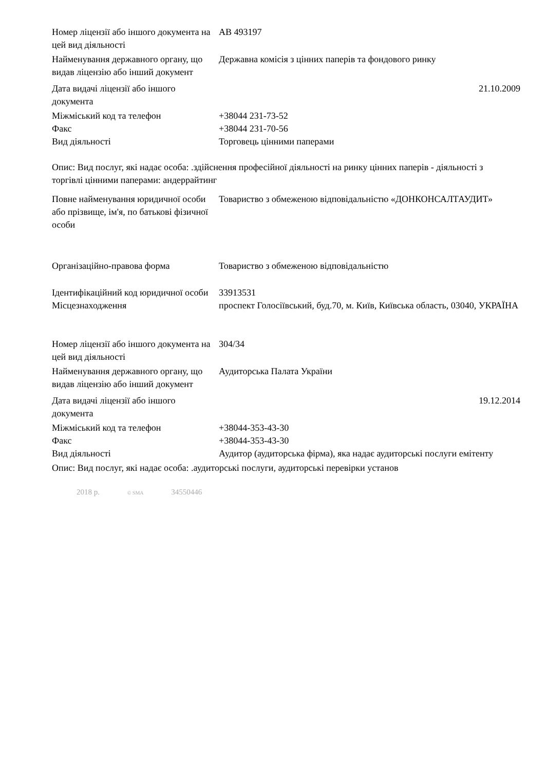| Номер ліцензії або іншого документа на цей вид діяльності | АВ 493197 |
| Найменування державного органу, що видав ліцензію або інший документ | Державна комісія з цінних паперів та фондового ринку |
| Дата видачі ліцензії або іншого документа | 21.10.2009 |
| Міжміський код та телефон | +38044 231-73-52 |
| Факс | +38044 231-70-56 |
| Вид діяльності | Торговець цінними паперами |
Опис: Вид послуг, які надає особа: .здійснення професійної діяльності на ринку цінних паперів - діяльності з торгівлі цінними паперами: андеррайтинг
| Повне найменування юридичної особи або прізвище, ім'я, по батькові фізичної особи | Товариство з обмеженою відповідальністю «ДОНКОНСАЛТАУДИТ» |
| Організаційно-правова форма | Товариство з обмеженою відповідальністю |
| Ідентифікаційний код юридичної особи | 33913531 |
| Місцезнаходження | проспект Голосіївський, буд.70, м. Київ, Київська область, 03040, УКРАЇНА |
| Номер ліцензії або іншого документа на цей вид діяльності | 304/34 |
| Найменування державного органу, що видав ліцензію або інший документ | Аудиторська Палата України |
| Дата видачі ліцензії або іншого документа | 19.12.2014 |
| Міжміський код та телефон | +38044-353-43-30 |
| Факс | +38044-353-43-30 |
| Вид діяльності | Аудитор (аудиторська фірма), яка надає аудиторські послуги емітенту |
Опис: Вид послуг, які надає особа: .аудиторські послуги, аудиторські перевірки установ
2018 р. © SMA 34550446